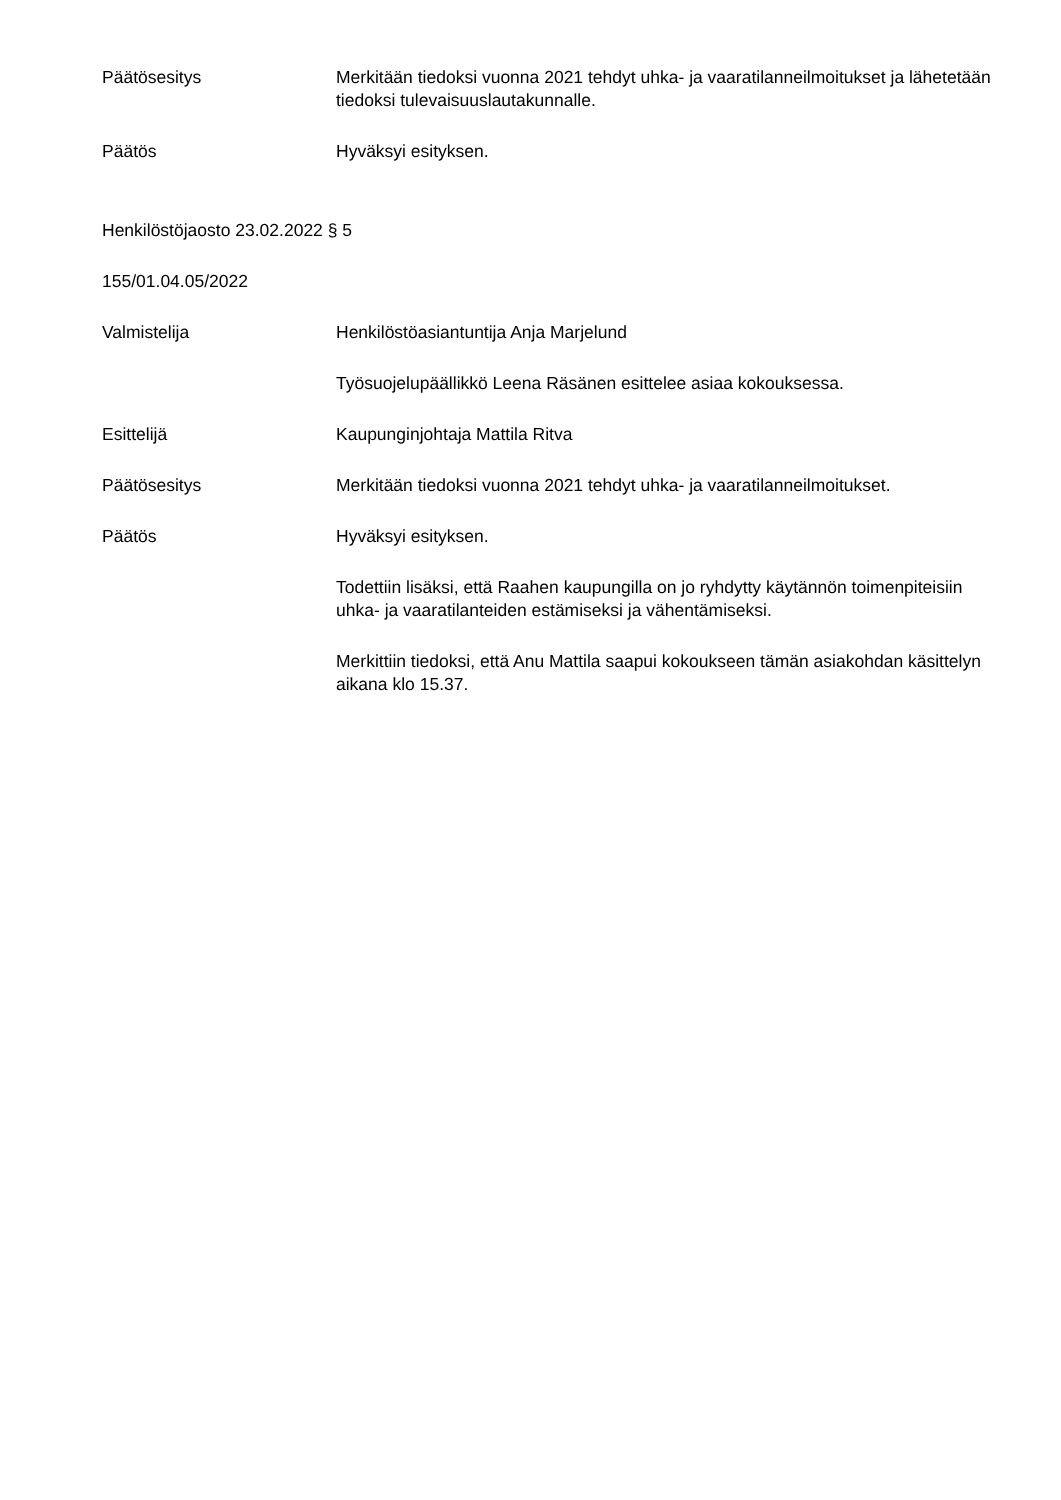Päätösesitys Merkitään tiedoksi vuonna 2021 tehdyt uhka- ja vaaratilanneilmoitukset ja lähetetään tiedoksi tulevaisuuslautakunnalle.
Päätös Hyväksyi esityksen.
Henkilöstöjaosto 23.02.2022 § 5
155/01.04.05/2022
Valmistelija Henkilöstöasiantuntija Anja Marjelund
Työsuojelupäällikkö Leena Räsänen esittelee asiaa kokouksessa.
Esittelijä Kaupunginjohtaja Mattila Ritva
Päätösesitys Merkitään tiedoksi vuonna 2021 tehdyt uhka- ja vaaratilanneilmoitukset.
Päätös Hyväksyi esityksen.
Todettiin lisäksi, että Raahen kaupungilla on jo ryhdytty käytännön toimenpiteisiin uhka- ja vaaratilanteiden estämiseksi ja vähentämiseksi.
Merkittiin tiedoksi, että Anu Mattila saapui kokoukseen tämän asiakohdan käsittelyn aikana klo 15.37.